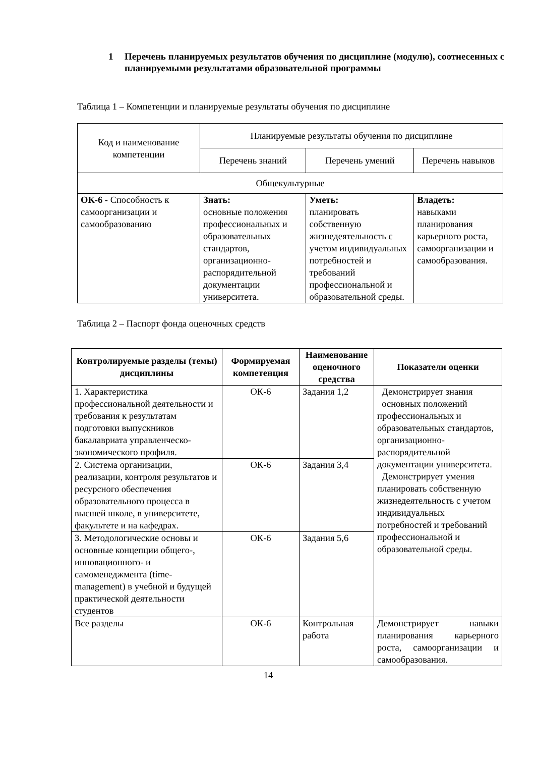1 Перечень планируемых результатов обучения по дисциплине (модулю), соотнесенных с планируемыми результатами образовательной программы
Таблица 1 – Компетенции и планируемые результаты обучения по дисциплине
| Код и наименование компетенции | Планируемые результаты обучения по дисциплине | | |
| | Перечень знаний | Перечень умений | Перечень навыков |
| Общекультурные | | | |
| ОК-6 - Способность к самоорганизации и самообразованию | Знать: основные положения профессиональных и образовательных стандартов, организационно- распорядительной документации университета. | Уметь: планировать собственную жизнедеятельность с учетом индивидуальных потребностей и требований профессиональной и образовательной среды. | Владеть: навыками планирования карьерного роста, самоорганизации и самообразования. |
Таблица 2 – Паспорт фонда оценочных средств
| Контролируемые разделы (темы) дисциплины | Формируемая компетенция | Наименование оценочного средства | Показатели оценки |
| --- | --- | --- | --- |
| 1. Характеристика профессиональной деятельности и требования к результатам подготовки выпускников бакалавриата управленческо-экономического профиля. | ОК-6 | Задания 1,2 | Демонстрирует знания основных положений профессиональных и образовательных стандартов, организационно- распорядительной документации университета. Демонстрирует умения планировать собственную жизнедеятельность с учетом индивидуальных потребностей и требований профессиональной и образовательной среды. |
| 2. Система организации, реализации, контроля результатов и ресурсного обеспечения образовательного процесса в высшей школе, в университете, факультете и на кафедрах. | ОК-6 | Задания 3,4 | |
| 3. Методологические основы и основные концепции общего-, инновационного- и самоменеджмента (time-management) в учебной и будущей практической деятельности студентов | ОК-6 | Задания 5,6 | |
| Все разделы | ОК-6 | Контрольная работа | Демонстрирует навыки планирования карьерного роста, самоорганизации и самообразования. |
14